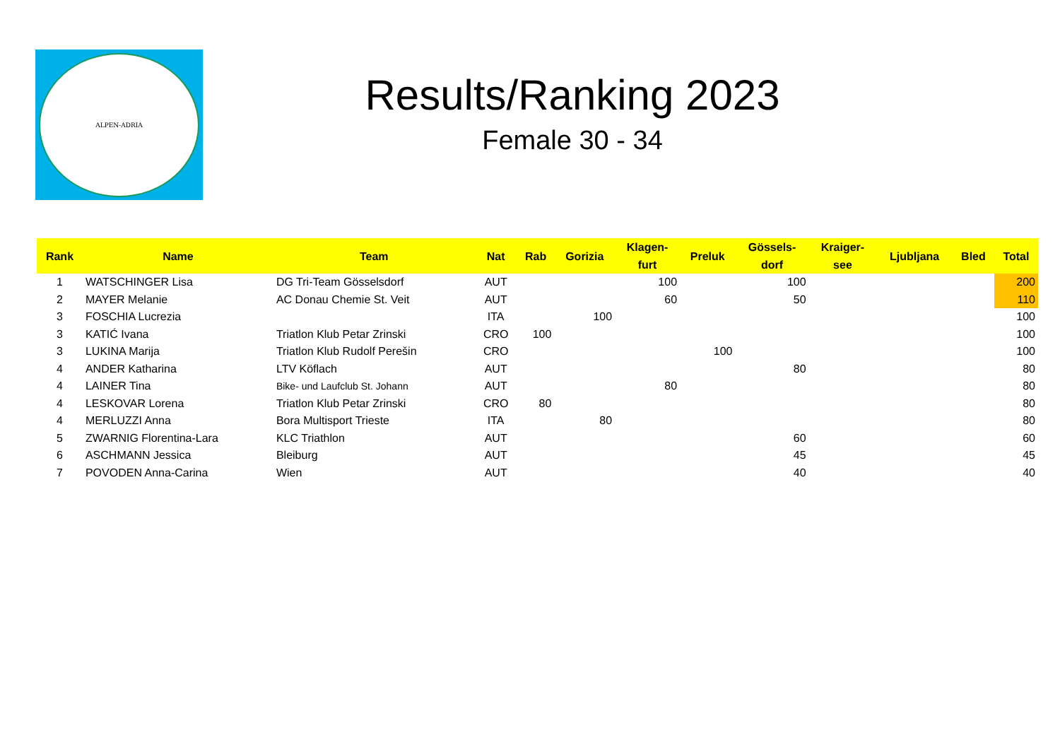ALPEN-ADRIA
Results/Ranking 2023
Female 30 - 34
| Rank | Name | Team | Nat | Rab | Gorizia | Klagen- furt | Preluk | Gössels- dorf | Kraiger- see | Ljubljana | Bled | Total |
| --- | --- | --- | --- | --- | --- | --- | --- | --- | --- | --- | --- | --- |
| 1 | WATSCHINGER Lisa | DG Tri-Team Gösselsdorf | AUT | | | 100 | | 100 | | | | 200 |
| 2 | MAYER Melanie | AC Donau Chemie St. Veit | AUT | | | 60 | | 50 | | | | 110 |
| 3 | FOSCHIA Lucrezia | | ITA | | 100 | | | | | | | 100 |
| 3 | KATIĆ Ivana | Triatlon Klub Petar Zrinski | CRO | 100 | | | | | | | | 100 |
| 3 | LUKINA Marija | Triatlon Klub Rudolf Perešin | CRO | | | | 100 | | | | | 100 |
| 4 | ANDER Katharina | LTV Köflach | AUT | | | | | 80 | | | | 80 |
| 4 | LAINER Tina | Bike- und Laufclub St. Johann | AUT | | | 80 | | | | | | 80 |
| 4 | LESKOVAR Lorena | Triatlon Klub Petar Zrinski | CRO | 80 | | | | | | | | 80 |
| 4 | MERLUZZI Anna | Bora Multisport Trieste | ITA | | 80 | | | | | | | 80 |
| 5 | ZWARNIG Florentina-Lara | KLC Triathlon | AUT | | | | | 60 | | | | 60 |
| 6 | ASCHMANN Jessica | Bleiburg | AUT | | | | | 45 | | | | 45 |
| 7 | POVODEN Anna-Carina | Wien | AUT | | | | | 40 | | | | 40 |